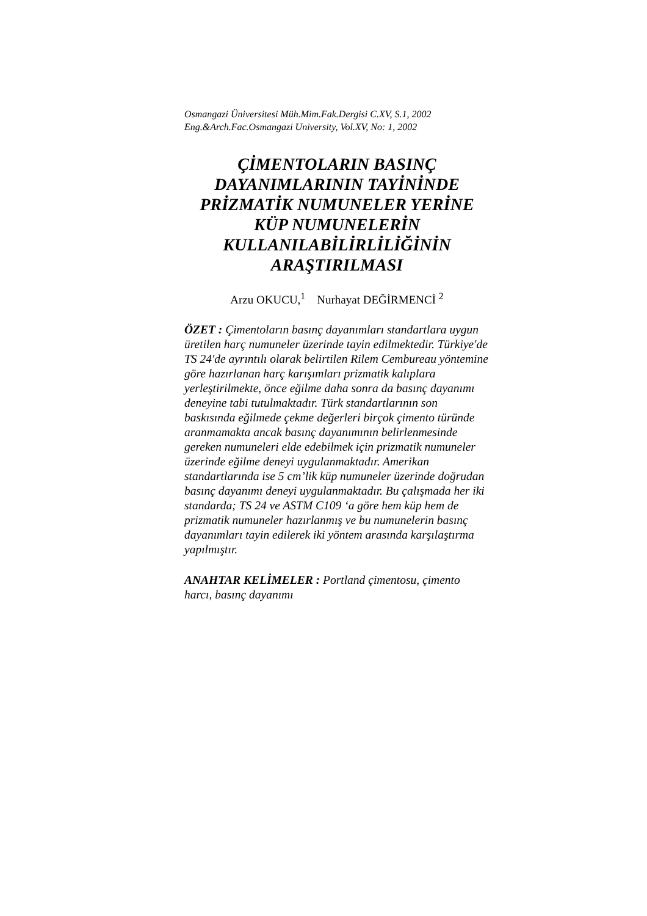Osmangazi Üniversitesi Müh.Mim.Fak.Dergisi C.XV, S.1, 2002
Eng.&Arch.Fac.Osmangazi University, Vol.XV, No: 1, 2002
ÇİMENTOLARIN BASINÇ DAYANIMLARININ TAYİNİNDE PRİZMATİK NUMUNELER YERİNE KÜP NUMUNELERİN KULLANILABİLİRLİLİĞİNİN ARAŞTIRILMASI
Arzu OKUCU,<sup>1</sup> Nurhayat DEĞİRMENCİ <sup>2</sup>
ÖZET : Çimentoların basınç dayanımları standartlara uygun üretilen harç numuneler üzerinde tayin edilmektedir. Türkiye'de TS 24'de ayrıntılı olarak belirtilen Rilem Cembureau yöntemine göre hazırlanan harç karışımları prizmatik kalıplara yerleştirilmekte, önce eğilme daha sonra da basınç dayanımı deneyine tabi tutulmaktadır. Türk standartlarının son baskısında eğilmede çekme değerleri birçok çimento türünde aranmamakta ancak basınç dayanımının belirlenmesinde gereken numuneleri elde edebilmek için prizmatik numuneler üzerinde eğilme deneyi uygulanmaktadır. Amerikan standartlarında ise 5 cm’lik küp numuneler üzerinde doğrudan basınç dayanımı deneyi uygulanmaktadır. Bu çalışmada her iki standarda; TS 24 ve ASTM C109 ‘a göre hem küp hem de prizmatik numuneler hazırlanmış ve bu numunelerin basınç dayanımları tayin edilerek iki yöntem arasında karşılaştırma yapılmıştır.
ANAHTAR KELİMELER : Portland çimentosu, çimento harcı, basınç dayanımı